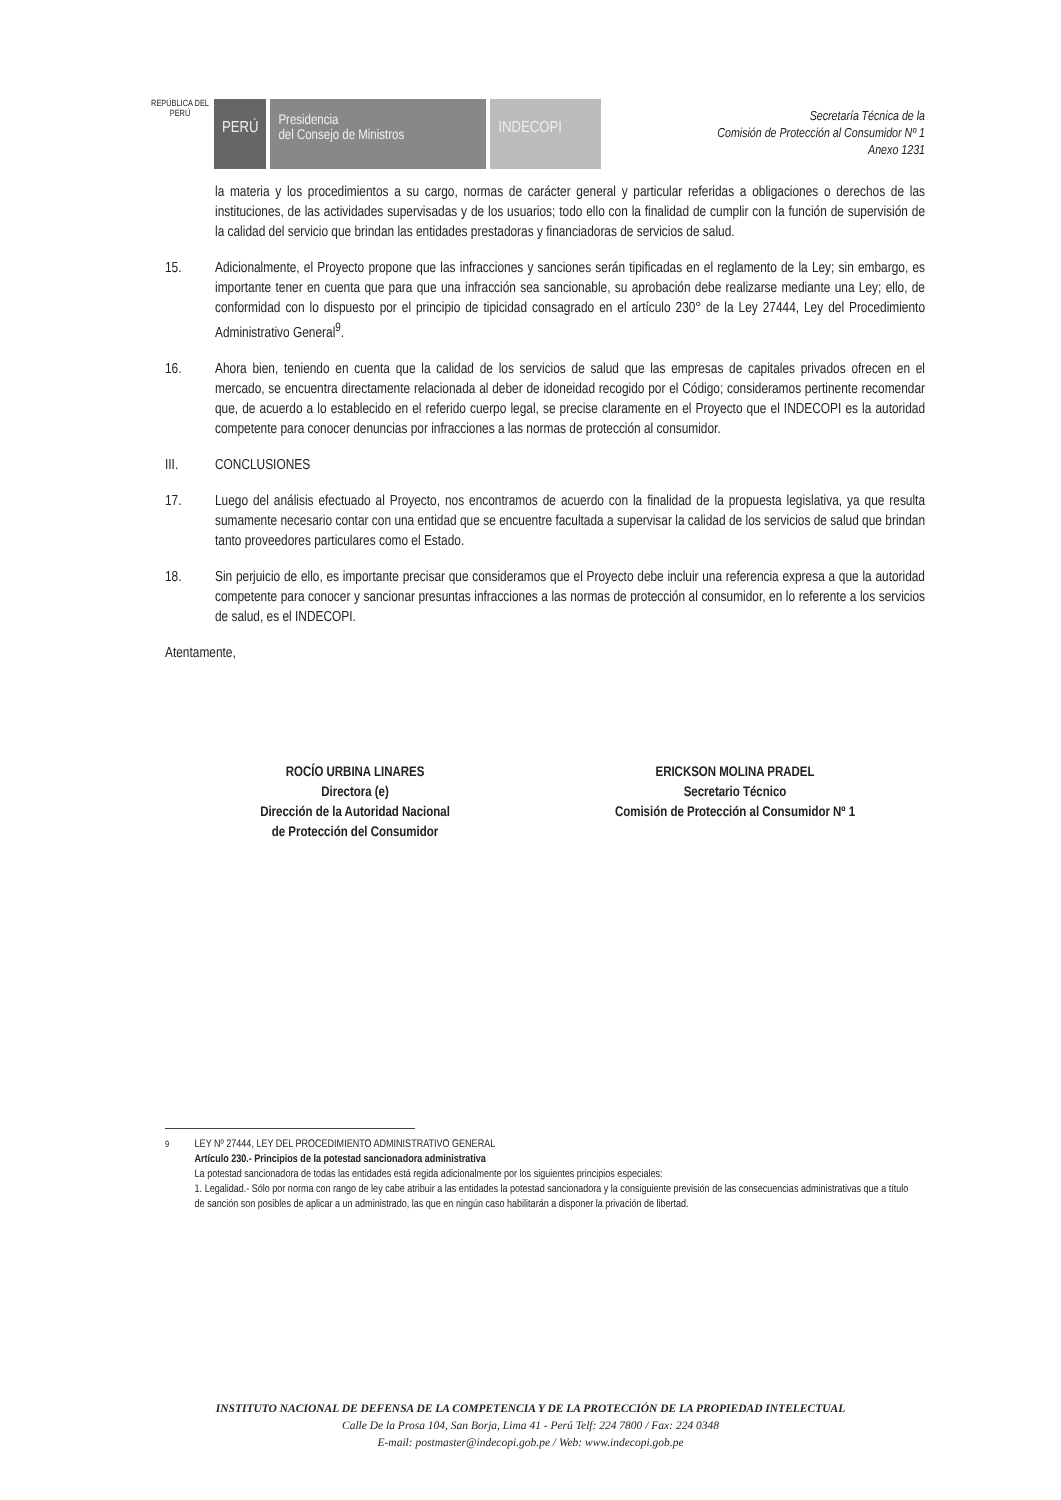REPÚBLICA DEL PERÚ
PERÚ
Presidencia
del Consejo de Ministros
INDECOPI
Secretaría Técnica de la
Comisión de Protección al Consumidor Nº 1
Anexo 1231
la materia y los procedimientos a su cargo, normas de carácter general y particular referidas a obligaciones o derechos de las instituciones, de las actividades supervisadas y de los usuarios; todo ello con la finalidad de cumplir con la función de supervisión de la calidad del servicio que brindan las entidades prestadoras y financiadoras de servicios de salud.
15. Adicionalmente, el Proyecto propone que las infracciones y sanciones serán tipificadas en el reglamento de la Ley; sin embargo, es importante tener en cuenta que para que una infracción sea sancionable, su aprobación debe realizarse mediante una Ley; ello, de conformidad con lo dispuesto por el principio de tipicidad consagrado en el artículo 230° de la Ley 27444, Ley del Procedimiento Administrativo General<sup>9</sup>.
16. Ahora bien, teniendo en cuenta que la calidad de los servicios de salud que las empresas de capitales privados ofrecen en el mercado, se encuentra directamente relacionada al deber de idoneidad recogido por el Código; consideramos pertinente recomendar que, de acuerdo a lo establecido en el referido cuerpo legal, se precise claramente en el Proyecto que el INDECOPI es la autoridad competente para conocer denuncias por infracciones a las normas de protección al consumidor.
III. CONCLUSIONES
17. Luego del análisis efectuado al Proyecto, nos encontramos de acuerdo con la finalidad de la propuesta legislativa, ya que resulta sumamente necesario contar con una entidad que se encuentre facultada a supervisar la calidad de los servicios de salud que brindan tanto proveedores particulares como el Estado.
18. Sin perjuicio de ello, es importante precisar que consideramos que el Proyecto debe incluir una referencia expresa a que la autoridad competente para conocer y sancionar presuntas infracciones a las normas de protección al consumidor, en lo referente a los servicios de salud, es el INDECOPI.
Atentamente,
ROCÍO URBINA LINARES
Directora (e)
Dirección de la Autoridad Nacional
de Protección del Consumidor
ERICKSON MOLINA PRADEL
Secretario Técnico
Comisión de Protección al Consumidor Nº 1
<sup>9</sup> LEY Nº 27444, LEY DEL PROCEDIMIENTO ADMINISTRATIVO GENERAL
Artículo 230.- Principios de la potestad sancionadora administrativa
La potestad sancionadora de todas las entidades está regida adicionalmente por los siguientes principios especiales:
1. Legalidad.- Sólo por norma con rango de ley cabe atribuir a las entidades la potestad sancionadora y la consiguiente previsión de las consecuencias administrativas que a título de sanción son posibles de aplicar a un administrado, las que en ningún caso habilitarán a disponer la privación de libertad.
INSTITUTO NACIONAL DE DEFENSA DE LA COMPETENCIA Y DE LA PROTECCIÓN DE LA PROPIEDAD INTELECTUAL
Calle De la Prosa 104, San Borja, Lima 41 - Perú Telf: 224 7800 / Fax: 224 0348
E-mail: postmaster@indecopi.gob.pe / Web: www.indecopi.gob.pe